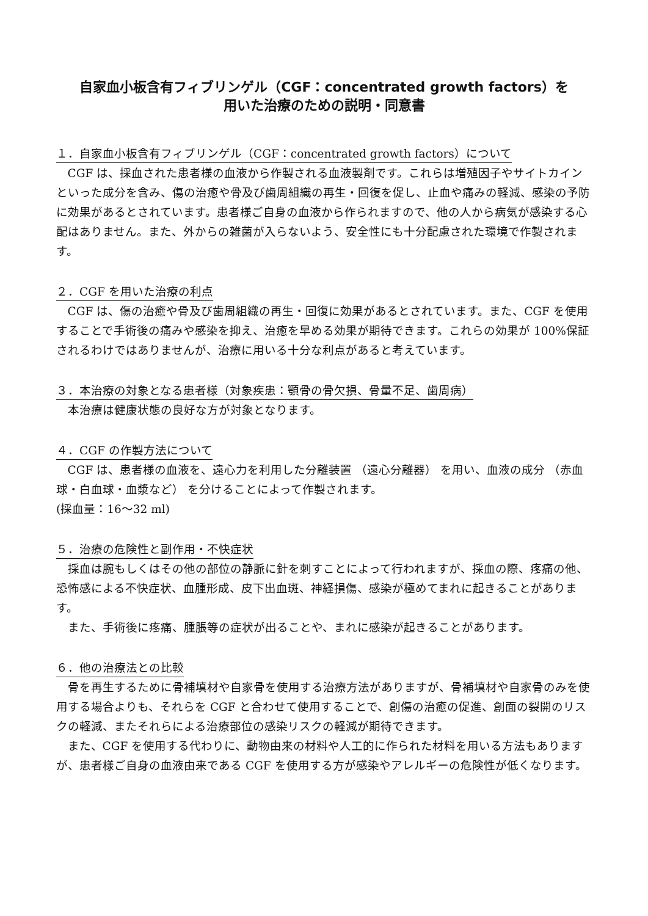自家血小板含有フィブリンゲル（CGF：concentrated growth factors）を
用いた治療のための説明・同意書
１．自家血小板含有フィブリンゲル（CGF：concentrated growth factors）について
CGF は、採血された患者様の血液から作製される血液製剤です。これらは増殖因子やサイトカインといった成分を含み、傷の治癒や骨及び歯周組織の再生・回復を促し、止血や痛みの軽減、感染の予防に効果があるとされています。患者様ご自身の血液から作られますので、他の人から病気が感染する心配はありません。また、外からの雑菌が入らないよう、安全性にも十分配慮された環境で作製されます。
２．CGF を用いた治療の利点
CGF は、傷の治癒や骨及び歯周組織の再生・回復に効果があるとされています。また、CGF を使用することで手術後の痛みや感染を抑え、治癒を早める効果が期待できます。これらの効果が 100%保証されるわけではありませんが、治療に用いる十分な利点があると考えています。
３．本治療の対象となる患者様（対象疾患：顎骨の骨欠損、骨量不足、歯周病）
本治療は健康状態の良好な方が対象となります。
４．CGF の作製方法について
CGF は、患者様の血液を、遠心力を利用した分離装置 （遠心分離器） を用い、血液の成分 （赤血球・白血球・血漿など） を分けることによって作製されます。
(採血量：16～32 ml)
５．治療の危険性と副作用・不快症状
採血は腕もしくはその他の部位の静脈に針を刺すことによって行われますが、採血の際、疼痛の他、恐怖感による不快症状、血腫形成、皮下出血斑、神経損傷、感染が極めてまれに起きることがあります。
また、手術後に疼痛、腫脹等の症状が出ることや、まれに感染が起きることがあります。
６．他の治療法との比較
骨を再生するために骨補填材や自家骨を使用する治療方法がありますが、骨補填材や自家骨のみを使用する場合よりも、それらを CGF と合わせて使用することで、創傷の治癒の促進、創面の裂開のリスクの軽減、またそれらによる治療部位の感染リスクの軽減が期待できます。
また、CGF を使用する代わりに、動物由来の材料や人工的に作られた材料を用いる方法もありますが、患者様ご自身の血液由来である CGF を使用する方が感染やアレルギーの危険性が低くなります。